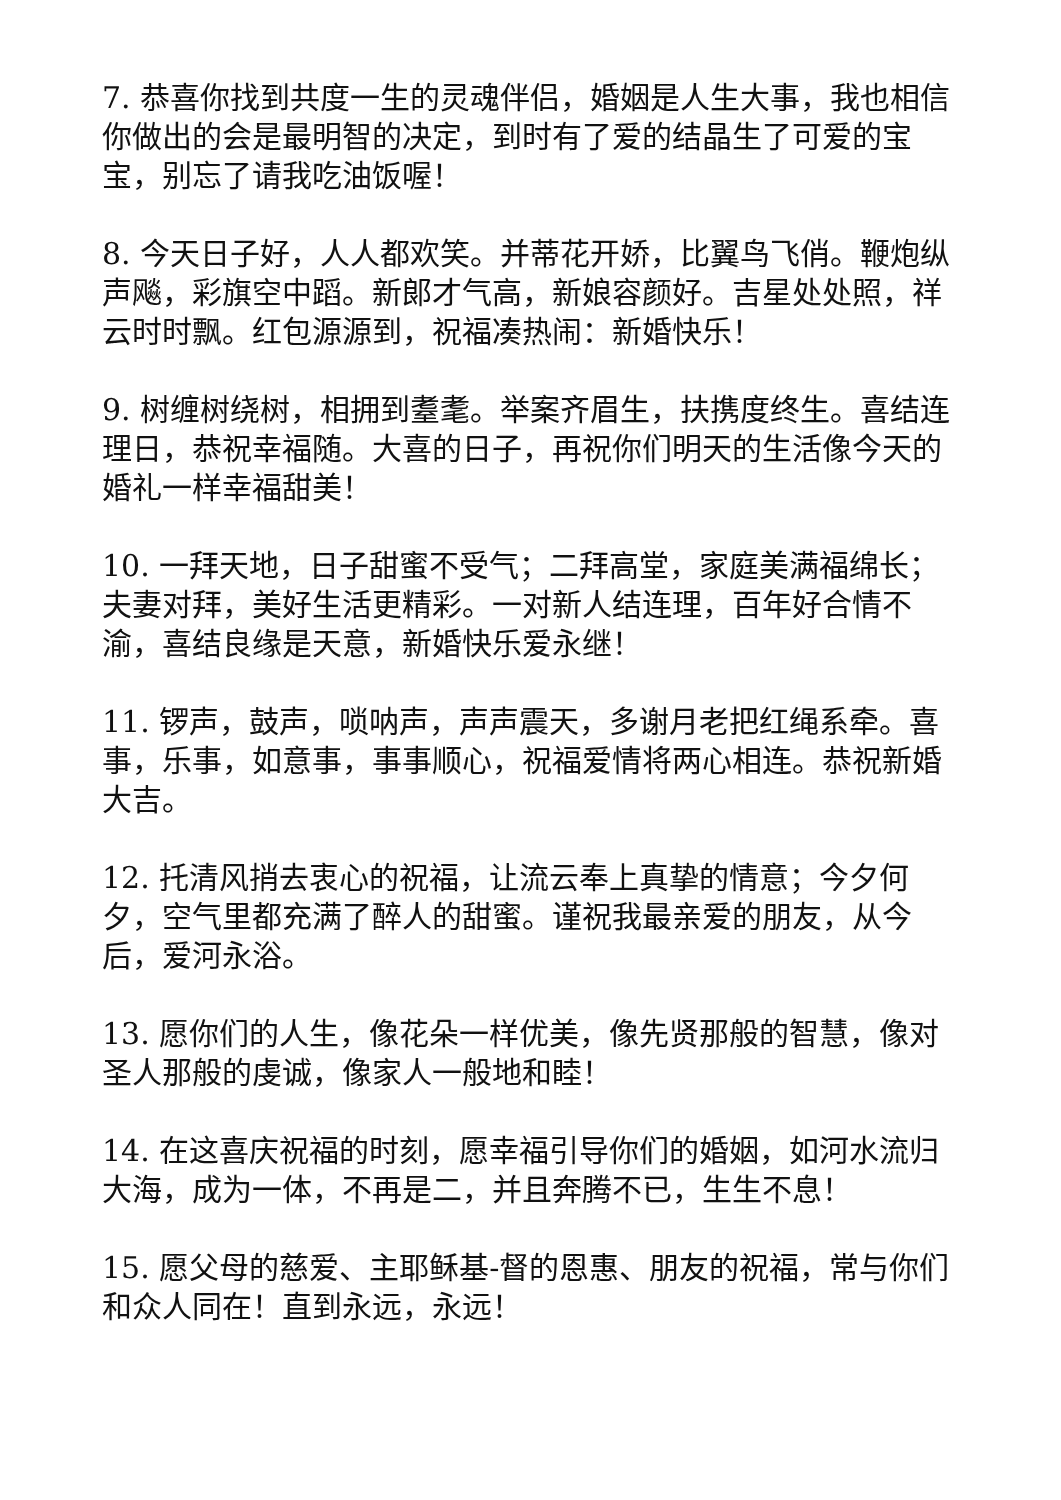7. 恭喜你找到共度一生的灵魂伴侣，婚姻是人生大事，我也相信你做出的会是最明智的决定，到时有了爱的结晶生了可爱的宝宝，别忘了请我吃油饭喔！
8. 今天日子好，人人都欢笑。并蒂花开娇，比翼鸟飞俏。鞭炮纵声飚，彩旗空中蹈。新郎才气高，新娘容颜好。吉星处处照，祥云时时飘。红包源源到，祝福凑热闹：新婚快乐！
9. 树缠树绕树，相拥到耋耄。举案齐眉生，扶携度终生。喜结连理日，恭祝幸福随。大喜的日子，再祝你们明天的生活像今天的婚礼一样幸福甜美！
10. 一拜天地，日子甜蜜不受气；二拜高堂，家庭美满福绵长；夫妻对拜，美好生活更精彩。一对新人结连理，百年好合情不渝，喜结良缘是天意，新婚快乐爱永继！
11. 锣声，鼓声，唢呐声，声声震天，多谢月老把红绳系牵。喜事，乐事，如意事，事事顺心，祝福爱情将两心相连。恭祝新婚大吉。
12. 托清风捎去衷心的祝福，让流云奉上真挚的情意；今夕何夕，空气里都充满了醉人的甜蜜。谨祝我最亲爱的朋友，从今后，爱河永浴。
13. 愿你们的人生，像花朵一样优美，像先贤那般的智慧，像对圣人那般的虔诚，像家人一般地和睦！
14. 在这喜庆祝福的时刻，愿幸福引导你们的婚姻，如河水流归大海，成为一体，不再是二，并且奔腾不已，生生不息！
15. 愿父母的慈爱、主耶稣基-督的恩惠、朋友的祝福，常与你们和众人同在！直到永远，永远！